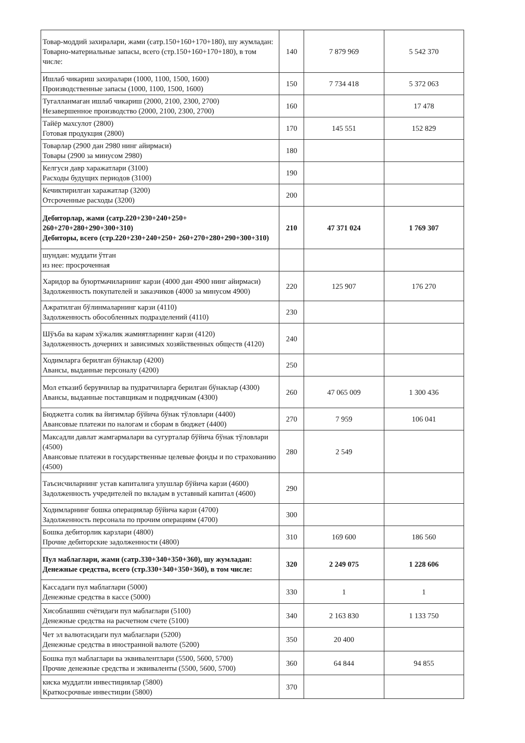| Товар-моддий захиралари, жами (сатр.150+160+170+180), шу жумладан: Товарно-материальные запасы, всего (стр.150+160+170+180), в том числе: | 140 | 7 879 969 | 5 542 370 |
| Ишлаб чикариш захиралари (1000, 1100, 1500, 1600) Производственные запасы (1000, 1100, 1500, 1600) | 150 | 7 734 418 | 5 372 063 |
| Тугалланмаган ишлаб чикариш (2000, 2100, 2300, 2700) Незавершенное производство (2000, 2100, 2300, 2700) | 160 | | 17 478 |
| Тайёр махсулот (2800) Готовая продукция (2800) | 170 | 145 551 | 152 829 |
| Товарлар (2900 дан 2980 нинг айирмаси) Товары (2900 за минусом 2980) | 180 | | |
| Келгуси давр харажатлари (3100) Расходы будущих периодов (3100) | 190 | | |
| Кечиктирилган харажатлар (3200) Отсроченные расходы (3200) | 200 | | |
| Дебиторлар, жами (сатр.220+230+240+250+ 260+270+280+290+300+310) Дебиторы, всего (стр.220+230+240+250+ 260+270+280+290+300+310) | 210 | 47 371 024 | 1 769 307 |
| шундан: муддати ўтган из нее: просроченная | | | |
| Харидор ва буюртмачиларнинг карзи (4000 дан 4900 нинг айирмаси) Задолженность покупателей и заказчиков (4000 за минусом 4900) | 220 | 125 907 | 176 270 |
| Ажратилган бўлинмаларнинг карзи (4110) Задолженность обособленных подразделений (4110) | 230 | | |
| Шўъба ва карам хўжалик жамиятларнинг карзи (4120) Задолженность дочерних и зависимых хозяйственных обществ (4120) | 240 | | |
| Ходимларга берилган бўнаклар (4200) Авансы, выданные персоналу (4200) | 250 | | |
| Мол етказиб берувчилар ва пудратчиларга берилган бўнаклар (4300) Авансы, выданные поставщикам и подрядчикам (4300) | 260 | 47 065 009 | 1 300 436 |
| Бюджетга солик ва йигимлар бўйича бўнак тўловлари (4400) Авансовые платежи по налогам и сборам в бюджет (4400) | 270 | 7 959 | 106 041 |
| Максадли давлат жамгармалари ва сугурталар бўйича бўнак тўловлари (4500) Авансовые платежи в государственные целевые фонды и по страхованию (4500) | 280 | 2 549 | |
| Таъсисчиларнинг устав капиталига улушлар бўйича карзи (4600) Задолженность учредителей по вкладам в уставный капитал (4600) | 290 | | |
| Ходимларнинг бошка операциялар бўйича карзи (4700) Задолженность персонала по прочим операциям (4700) | 300 | | |
| Бошка дебиторлик карзлари (4800) Прочие дебиторские задолженности (4800) | 310 | 169 600 | 186 560 |
| Пул маблаглари, жами (сатр.330+340+350+360), шу жумладан: Денежные средства, всего (стр.330+340+350+360), в том числе: | 320 | 2 249 075 | 1 228 606 |
| Кассадаги пул маблаглари (5000) Денежные средства в кассе (5000) | 330 | 1 | 1 |
| Хисоблашиш счётидаги пул маблаглари (5100) Денежные средства на расчетном счете (5100) | 340 | 2 163 830 | 1 133 750 |
| Чет эл валютасидаги пул маблаглари (5200) Денежные средства в иностранной валюте (5200) | 350 | 20 400 | |
| Бошка пул маблаглари ва эквивалентлари (5500, 5600, 5700) Прочие денежные средства и эквиваленты (5500, 5600, 5700) | 360 | 64 844 | 94 855 |
| киска муддатли инвестициялар (5800) Краткосрочные инвестиции (5800) | 370 | | |